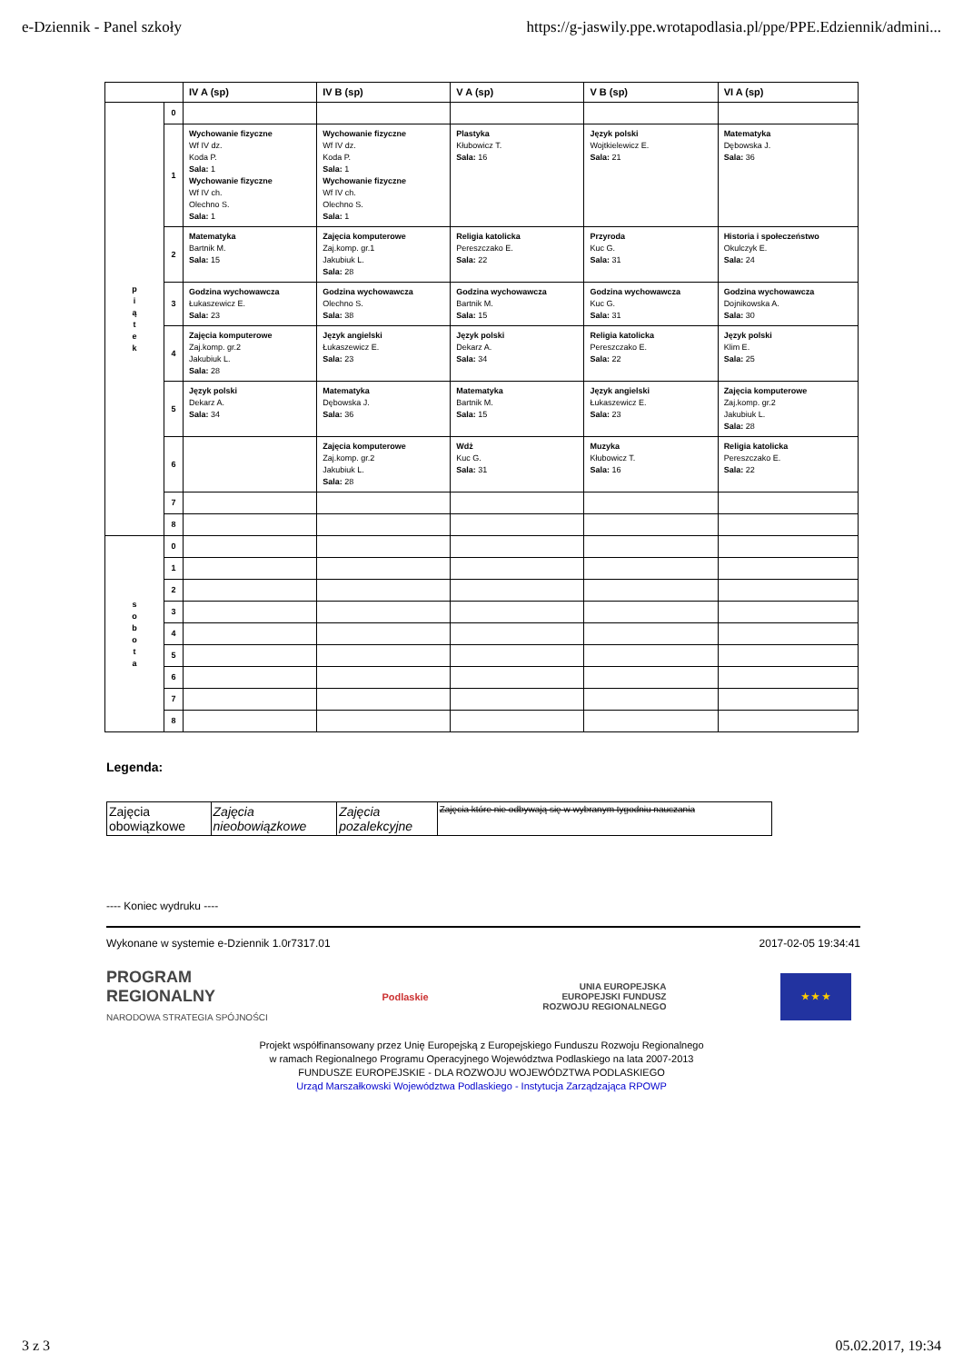e-Dziennik - Panel szkoły https://g-jaswily.ppe.wrotapodlasia.pl/ppe/PPE.Edziennik/admini...
| | | IV A (sp) | IV B (sp) | V A (sp) | V B (sp) | VI A (sp) |
| --- | --- | --- | --- | --- | --- | --- |
| p i ą t e k | 0 | | | | | |
| | 1 | Wychowanie fizyczne Wf IV dz. Koda P. Sala: 1 Wychowanie fizyczne Wf IV ch. Olechno S. Sala: 1 | Wychowanie fizyczne Wf IV dz. Koda P. Sala: 1 Wychowanie fizyczne Wf IV ch. Olechno S. Sala: 1 | Plastyka Kłubowicz T. Sala: 16 | Język polski Wojtkielewicz E. Sala: 21 | Matematyka Dębowska J. Sala: 36 |
| | 2 | Matematyka Bartnik M. Sala: 15 | Zajęcia komputerowe Zaj.komp. gr.1 Jakubiuk L. Sala: 28 | Religia katolicka Pereszczako E. Sala: 22 | Przyroda Kuc G. Sala: 31 | Historia i społeczeństwo Okulczyk E. Sala: 24 |
| | 3 | Godzina wychowawcza Łukaszewicz E. Sala: 23 | Godzina wychowawcza Olechno S. Sala: 38 | Godzina wychowawcza Bartnik M. Sala: 15 | Godzina wychowawcza Kuc G. Sala: 31 | Godzina wychowawcza Dojnikowska A. Sala: 30 |
| | 4 | Zajęcia komputerowe Zaj.komp. gr.2 Jakubiuk L. Sala: 28 | Język angielski Łukaszewicz E. Sala: 23 | Język polski Dekarz A. Sala: 34 | Religia katolicka Pereszczako E. Sala: 22 | Język polski Klim E. Sala: 25 |
| | 5 | Język polski Dekarz A. Sala: 34 | Matematyka Dębowska J. Sala: 36 | Matematyka Bartnik M. Sala: 15 | Język angielski Łukaszewicz E. Sala: 23 | Zajęcia komputerowe Zaj.komp. gr.2 Jakubiuk L. Sala: 28 |
| | 6 | | Zajęcia komputerowe Zaj.komp. gr.2 Jakubiuk L. Sala: 28 | Wdż Kuc G. Sala: 31 | Muzyka Kłubowicz T. Sala: 16 | Religia katolicka Pereszczako E. Sala: 22 |
| | 7 | | | | | |
| | 8 | | | | | |
| s o b o t a | 0 | | | | | |
| | 1 | | | | | |
| | 2 | | | | | |
| | 3 | | | | | |
| | 4 | | | | | |
| | 5 | | | | | |
| | 6 | | | | | |
| | 7 | | | | | |
| | 8 | | | | | |
Legenda:
| Zajęcia obowiązkowe | Zajęcia nieobowiązkowe | Zajęcia pozalekcyjne | Zajęcia które nie odbywają się w wybranym tygodniu nauczania |
---- Koniec wydruku ----
Wykonane w systemie e-Dziennik 1.0r7317.01 2017-02-05 19:34:41
PROGRAM
REGIONALNY
NARODOWA STRATEGIA SPÓJNOŚCI
Podlaskie
UNIA EUROPEJSKA
EUROPEJSKI FUNDUSZ
ROZWOJU REGIONALNEGO
★ ★ ★
Projekt współfinansowany przez Unię Europejską z Europejskiego Funduszu Rozwoju Regionalnego
w ramach Regionalnego Programu Operacyjnego Województwa Podlaskiego na lata 2007-2013
FUNDUSZE EUROPEJSKIE - DLA ROZWOJU WOJEWÓDZTWA PODLASKIEGO
Urząd Marszałkowski Województwa Podlaskiego - Instytucja Zarządzająca RPOWP
3 z 3 05.02.2017, 19:34